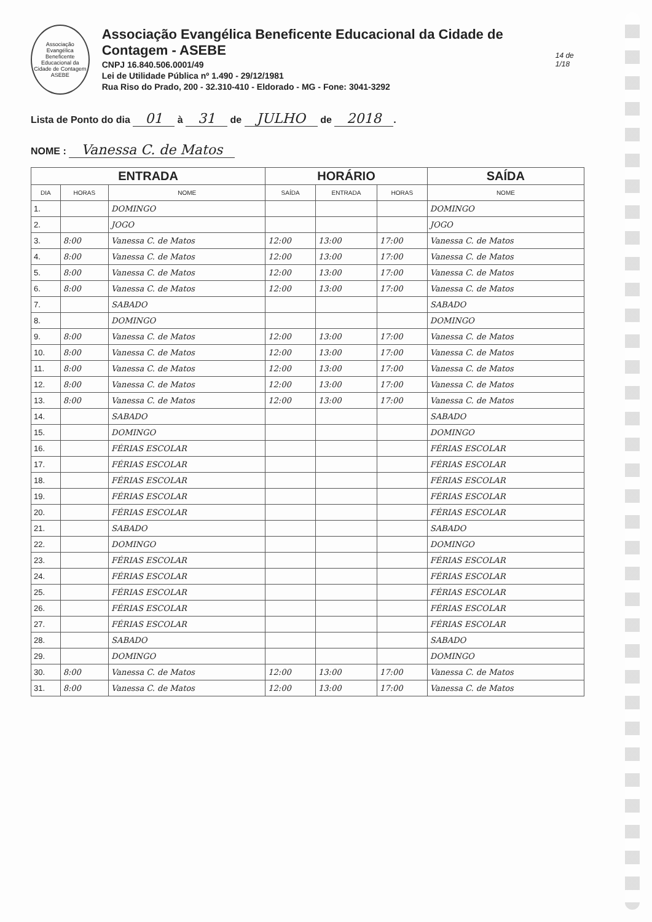Associação Evangélica Beneficente Educacional da Cidade de Contagem ASEBE
Associação Evangélica Beneficente Educacional da Cidade de Contagem - ASEBE
CNPJ 16.840.506.0001/49
Lei de Utilidade Pública nº 1.490 - 29/12/1981
Rua Riso do Prado, 200 - 32.310-410 - Eldorado - MG - Fone: 3041-3292
14 de 1/18
Lista de Ponto do dia 01 à 31 de JULHO de 2018.
NOME : Vanessa C. de Matos
| ENTRADA | | | HORÁRIO | | | SAÍDA |
| --- | --- | --- | --- | --- | --- | --- |
| DIA | HORAS | NOME | SAÍDA | ENTRADA | HORAS | NOME |
| 1. | | DOMINGO | | | | DOMINGO |
| 2. | | JOGO | | | | JOGO |
| 3. | 8:00 | Vanessa C. de Matos | 12:00 | 13:00 | 17:00 | Vanessa C. de Matos |
| 4. | 8:00 | Vanessa C. de Matos | 12:00 | 13:00 | 17:00 | Vanessa C. de Matos |
| 5. | 8:00 | Vanessa C. de Matos | 12:00 | 13:00 | 17:00 | Vanessa C. de Matos |
| 6. | 8:00 | Vanessa C. de Matos | 12:00 | 13:00 | 17:00 | Vanessa C. de Matos |
| 7. | | SABADO | | | | SABADO |
| 8. | | DOMINGO | | | | DOMINGO |
| 9. | 8:00 | Vanessa C. de Matos | 12:00 | 13:00 | 17:00 | Vanessa C. de Matos |
| 10. | 8:00 | Vanessa C. de Matos | 12:00 | 13:00 | 17:00 | Vanessa C. de Matos |
| 11. | 8:00 | Vanessa C. de Matos | 12:00 | 13:00 | 17:00 | Vanessa C. de Matos |
| 12. | 8:00 | Vanessa C. de Matos | 12:00 | 13:00 | 17:00 | Vanessa C. de Matos |
| 13. | 8:00 | Vanessa C. de Matos | 12:00 | 13:00 | 17:00 | Vanessa C. de Matos |
| 14. | | SABADO | | | | SABADO |
| 15. | | DOMINGO | | | | DOMINGO |
| 16. | | FÉRIAS ESCOLAR | | | | FÉRIAS ESCOLAR |
| 17. | | FÉRIAS ESCOLAR | | | | FÉRIAS ESCOLAR |
| 18. | | FÉRIAS ESCOLAR | | | | FÉRIAS ESCOLAR |
| 19. | | FÉRIAS ESCOLAR | | | | FÉRIAS ESCOLAR |
| 20. | | FÉRIAS ESCOLAR | | | | FÉRIAS ESCOLAR |
| 21. | | SABADO | | | | SABADO |
| 22. | | DOMINGO | | | | DOMINGO |
| 23. | | FÉRIAS ESCOLAR | | | | FÉRIAS ESCOLAR |
| 24. | | FÉRIAS ESCOLAR | | | | FÉRIAS ESCOLAR |
| 25. | | FÉRIAS ESCOLAR | | | | FÉRIAS ESCOLAR |
| 26. | | FÉRIAS ESCOLAR | | | | FÉRIAS ESCOLAR |
| 27. | | FÉRIAS ESCOLAR | | | | FÉRIAS ESCOLAR |
| 28. | | SABADO | | | | SABADO |
| 29. | | DOMINGO | | | | DOMINGO |
| 30. | 8:00 | Vanessa C. de Matos | 12:00 | 13:00 | 17:00 | Vanessa C. de Matos |
| 31. | 8:00 | Vanessa C. de Matos | 12:00 | 13:00 | 17:00 | Vanessa C. de Matos |